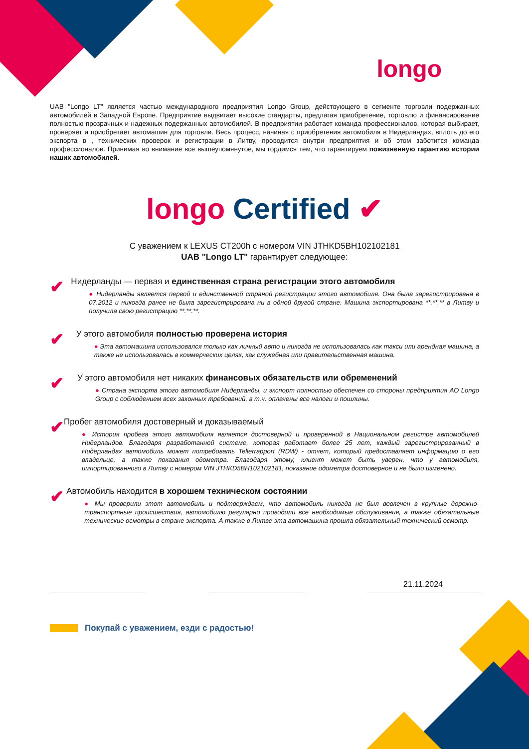longo
UAB "Longo LT" является частью международного предприятия Longo Group, действующего в сегменте торговли подержанных автомобилей в Западной Европе. Предприятие выдвигает высокие стандарты, предлагая приобретение, торговлю и финансирование полностью прозрачных и надежных подержанных автомобилей. В предприятии работает команда профессионалов, которая выбирает, проверяет и приобретает автомашин для торговли. Весь процесс, начиная с приобретения автомобиля в Нидерландах, вплоть до его экспорта в , технических проверок и регистрации в Литву, проводится внутри предприятия и об этом заботится команда профессионалов. Принимая во внимание все вышеупомянутое, мы гордимся тем, что гарантируем пожизненную гарантию истории наших автомобилей.
longo Certified ✔
С уважением к LEXUS CT200h с номером VIN JTHKD5BH102102181
UAB "Longo LT" гарантирует следующее:
✔
Нидерланды — первая и единственная страна регистрации этого автомобиля
● Нидерланды является первой и единственной страной регистрации этого автомобиля. Она была зарегистрирована в 07.2012 и никогда ранее не была зарегистрирована ни в одной другой стране. Машина экспортирована **.**.** в Литву и получила свою регистрацию **.**.**.
✔
У этого автомобиля полностью проверена история
● Эта автомашина использовался только как личный авто и никогда не использовалась как такси или арендная машина, а также не использовалась в коммерческих целях, как служебная или правительственная машина.
✔
У этого автомобиля нет никаких финансовых обязательств или обременений
● Страна экспорта этого автомобиля Нидерланды, и экспорт полностью обеспечен со стороны предприятия AO Longo Group с соблюдением всех законных требований, в т.ч. оплачены все налоги и пошлины.
✔
Пробег автомобиля достоверный и доказываемый
● История пробега этого автомобиля является достоверной и проверенной в Национальном регистре автомобилей Нидерландов. Благодаря разработанной системе, которая работает более 25 лет, каждый зарегистрированный в Нидерландах автомобиль может потребовать Tellerrapport (RDW) - отчет, который предоставляет информацию о его владельце, а также показания одометра. Благодаря этому, клиент может быть уверен, что у автомобиля, импортированного в Литву с номером VIN JTHKD5BH102102181, показание одометра достоверное и не было изменено.
✔
Автомобиль находится в хорошем техническом состоянии
● Мы проверили этот автомобиль и подтверждаем, что автомобиль никогда не был вовлечен в крупные дорожно-транспортные происшествия, автомобилю регулярно проводили все необходимые обслуживания, а также обязательные технические осмотры в стране экспорта. А также в Литве эта автомашина прошла обязательный технический осмотр.
21.11.2024
Покупай с уважением, езди с радостью!